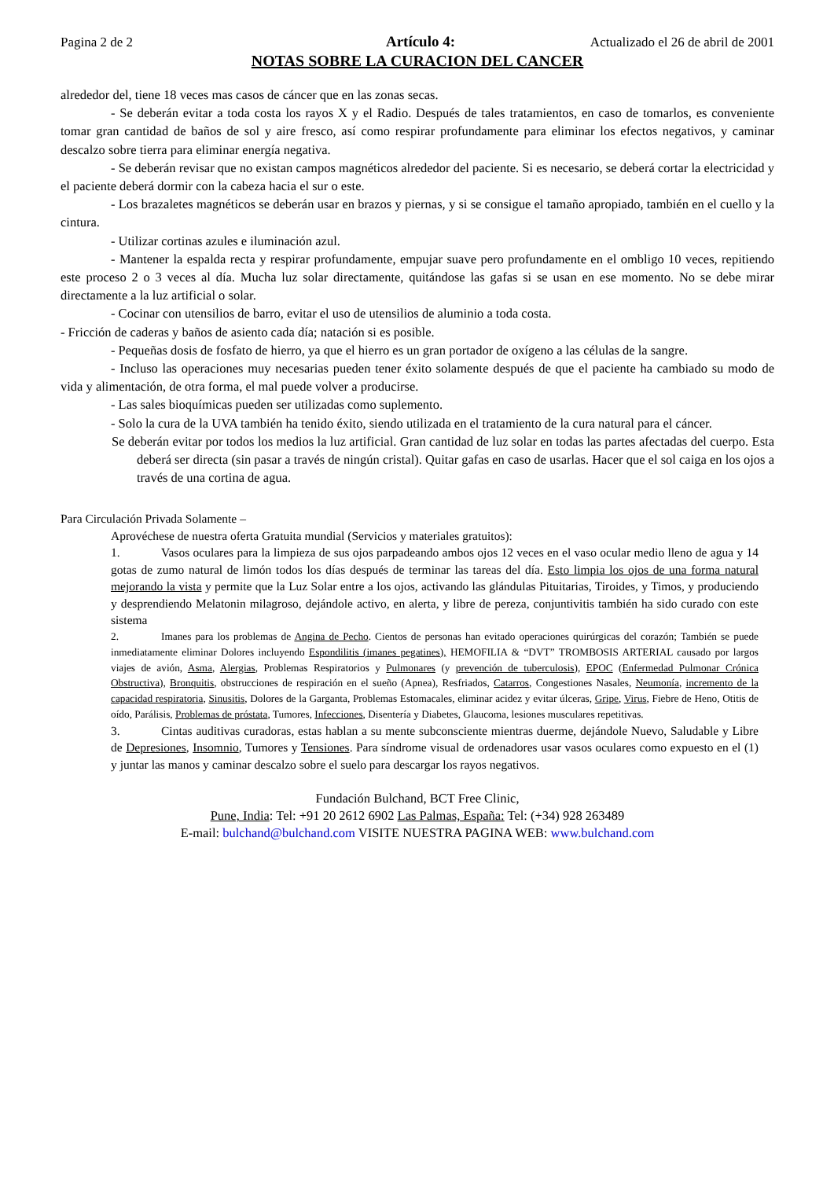Pagina 2 de 2 Artículo 4: Actualizado el 26 de abril de 2001
NOTAS SOBRE LA CURACION DEL CANCER
alrededor del, tiene 18 veces mas casos de cáncer que en las zonas secas.
- Se deberán evitar a toda costa los rayos X y el Radio. Después de tales tratamientos, en caso de tomarlos, es conveniente tomar gran cantidad de baños de sol y aire fresco, así como respirar profundamente para eliminar los efectos negativos, y caminar descalzo sobre tierra para eliminar energía negativa.
- Se deberán revisar que no existan campos magnéticos alrededor del paciente. Si es necesario, se deberá cortar la electricidad y el paciente deberá dormir con la cabeza hacia el sur o este.
- Los brazaletes magnéticos se deberán usar en brazos y piernas, y si se consigue el tamaño apropiado, también en el cuello y la cintura.
- Utilizar cortinas azules e iluminación azul.
- Mantener la espalda recta y respirar profundamente, empujar suave pero profundamente en el ombligo 10 veces, repitiendo este proceso 2 o 3 veces al día. Mucha luz solar directamente, quitándose las gafas si se usan en ese momento. No se debe mirar directamente a la luz artificial o solar.
- Cocinar con utensilios de barro, evitar el uso de utensilios de aluminio a toda costa.
- Fricción de caderas y baños de asiento cada día; natación si es posible.
- Pequeñas dosis de fosfato de hierro, ya que el hierro es un gran portador de oxígeno a las células de la sangre.
- Incluso las operaciones muy necesarias pueden tener éxito solamente después de que el paciente ha cambiado su modo de vida y alimentación, de otra forma, el mal puede volver a producirse.
- Las sales bioquímicas pueden ser utilizadas como suplemento.
- Solo la cura de la UVA también ha tenido éxito, siendo utilizada en el tratamiento de la cura natural para el cáncer.
Se deberán evitar por todos los medios la luz artificial. Gran cantidad de luz solar en todas las partes afectadas del cuerpo. Esta deberá ser directa (sin pasar a través de ningún cristal). Quitar gafas en caso de usarlas. Hacer que el sol caiga en los ojos a través de una cortina de agua.
Para Circulación Privada Solamente –
Aprovéchese de nuestra oferta Gratuita mundial (Servicios y materiales gratuitos):
1. Vasos oculares para la limpieza de sus ojos parpadeando ambos ojos 12 veces en el vaso ocular medio lleno de agua y 14 gotas de zumo natural de limón todos los días después de terminar las tareas del día. Esto limpia los ojos de una forma natural mejorando la vista y permite que la Luz Solar entre a los ojos, activando las glándulas Pituitarias, Tiroides, y Timos, y produciendo y desprendiendo Melatonin milagroso, dejándole activo, en alerta, y libre de pereza, conjuntivitis también ha sido curado con este sistema
2. Imanes para los problemas de Angina de Pecho. Cientos de personas han evitado operaciones quirúrgicas del corazón; También se puede inmediatamente eliminar Dolores incluyendo Espondilitis (imanes pegatines), HEMOFILIA & “DVT” TROMBOSIS ARTERIAL causado por largos viajes de avión, Asma, Alergias, Problemas Respiratorios y Pulmonares (y prevención de tuberculosis), EPOC (Enfermedad Pulmonar Crónica Obstructiva), Bronquitis, obstrucciones de respiración en el sueño (Apnea), Resfriados, Catarros, Congestiones Nasales, Neumonía, incremento de la capacidad respiratoria, Sinusitis, Dolores de la Garganta, Problemas Estomacales, eliminar acidez y evitar úlceras, Gripe, Virus, Fiebre de Heno, Otitis de oído, Parálisis, Problemas de próstata, Tumores, Infecciones, Disentería y Diabetes, Glaucoma, lesiones musculares repetitivas.
3. Cintas auditivas curadoras, estas hablan a su mente subconsciente mientras duerme, dejándole Nuevo, Saludable y Libre de Depresiones, Insomnio, Tumores y Tensiones. Para síndrome visual de ordenadores usar vasos oculares como expuesto en el (1) y juntar las manos y caminar descalzo sobre el suelo para descargar los rayos negativos.
Fundación Bulchand, BCT Free Clinic,
Pune, India: Tel: +91 20 2612 6902 Las Palmas, España: Tel: (+34) 928 263489
E-mail: bulchand@bulchand.com VISITE NUESTRA PAGINA WEB: www.bulchand.com